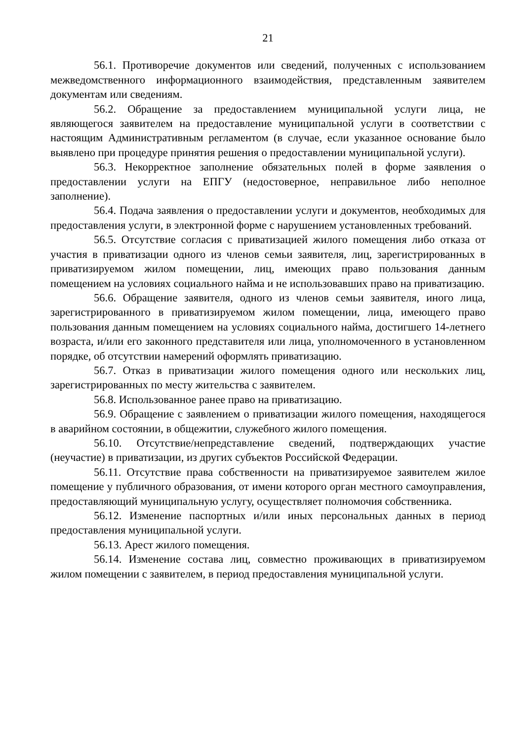21
56.1. Противоречие документов или сведений, полученных с использованием межведомственного информационного взаимодействия, представленным заявителем документам или сведениям.
56.2. Обращение за предоставлением муниципальной услуги лица, не являющегося заявителем на предоставление муниципальной услуги в соответствии с настоящим Административным регламентом (в случае, если указанное основание было выявлено при процедуре принятия решения о предоставлении муниципальной услуги).
56.3. Некорректное заполнение обязательных полей в форме заявления о предоставлении услуги на ЕПГУ (недостоверное, неправильное либо неполное заполнение).
56.4. Подача заявления о предоставлении услуги и документов, необходимых для предоставления услуги, в электронной форме с нарушением установленных требований.
56.5. Отсутствие согласия с приватизацией жилого помещения либо отказа от участия в приватизации одного из членов семьи заявителя, лиц, зарегистрированных в приватизируемом жилом помещении, лиц, имеющих право пользования данным помещением на условиях социального найма и не использовавших право на приватизацию.
56.6. Обращение заявителя, одного из членов семьи заявителя, иного лица, зарегистрированного в приватизируемом жилом помещении, лица, имеющего право пользования данным помещением на условиях социального найма, достигшего 14-летнего возраста, и/или его законного представителя или лица, уполномоченного в установленном порядке, об отсутствии намерений оформлять приватизацию.
56.7. Отказ в приватизации жилого помещения одного или нескольких лиц, зарегистрированных по месту жительства с заявителем.
56.8. Использованное ранее право на приватизацию.
56.9. Обращение с заявлением о приватизации жилого помещения, находящегося в аварийном состоянии, в общежитии, служебного жилого помещения.
56.10. Отсутствие/непредставление сведений, подтверждающих участие (неучастие) в приватизации, из других субъектов Российской Федерации.
56.11. Отсутствие права собственности на приватизируемое заявителем жилое помещение у публичного образования, от имени которого орган местного самоуправления, предоставляющий муниципальную услугу, осуществляет полномочия собственника.
56.12. Изменение паспортных и/или иных персональных данных в период предоставления муниципальной услуги.
56.13. Арест жилого помещения.
56.14. Изменение состава лиц, совместно проживающих в приватизируемом жилом помещении с заявителем, в период предоставления муниципальной услуги.